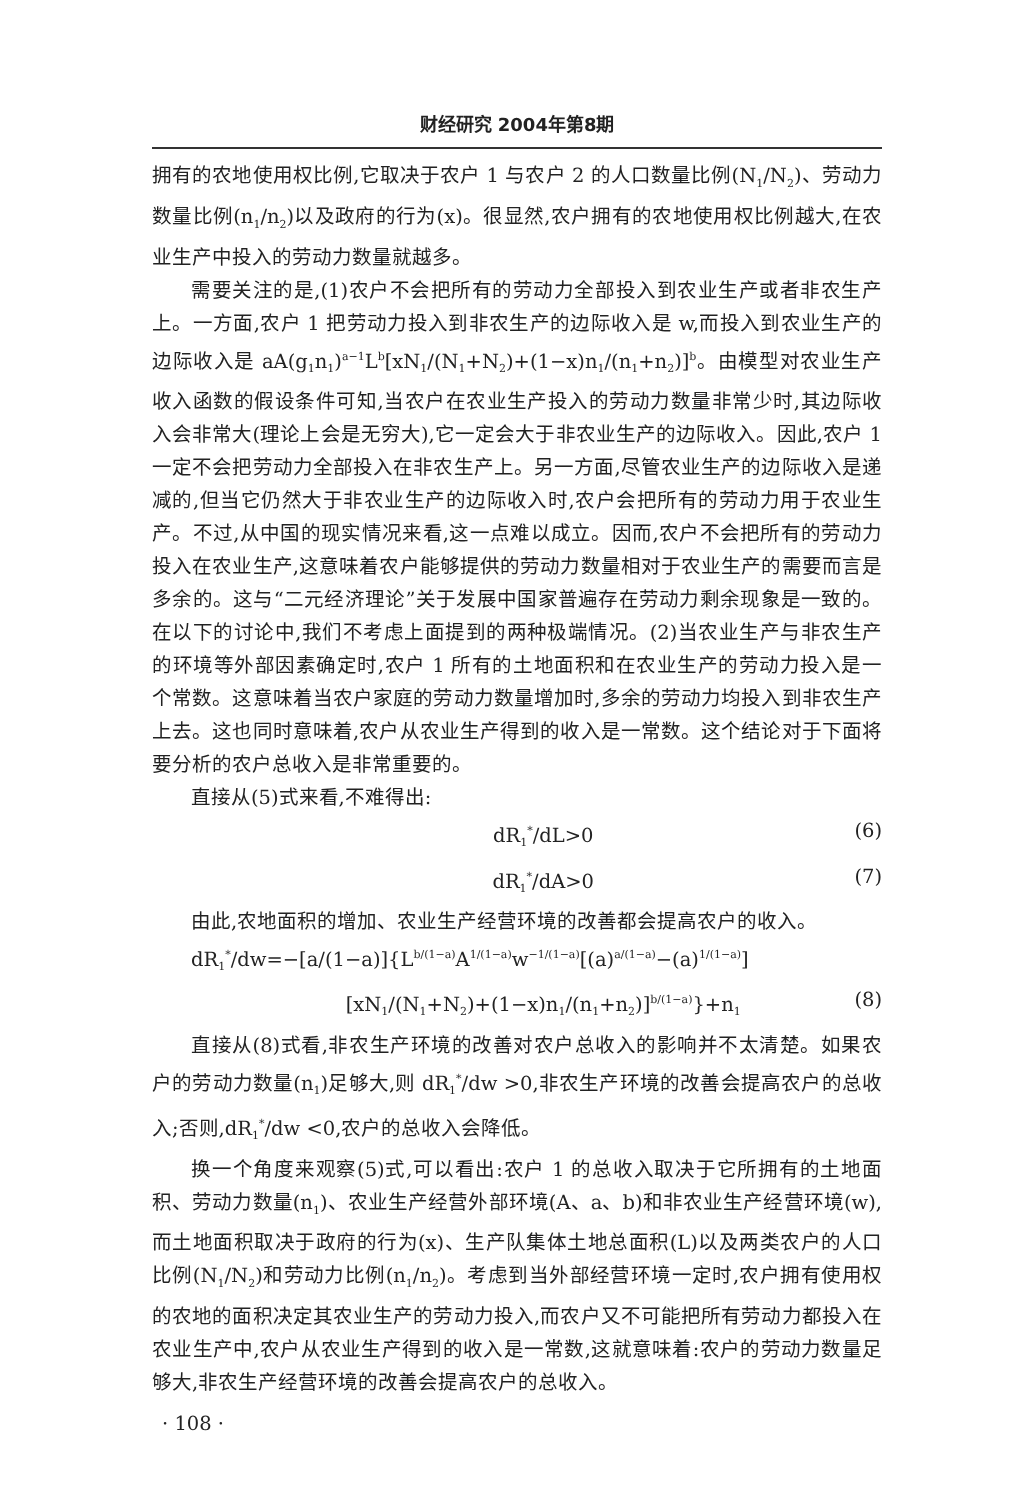财经研究 2004年第8期
拥有的农地使用权比例,它取决于农户 1 与农户 2 的人口数量比例(N<sub>1</sub>/N<sub>2</sub>)、劳动力数量比例(n<sub>1</sub>/n<sub>2</sub>)以及政府的行为(x)。很显然,农户拥有的农地使用权比例越大,在农业生产中投入的劳动力数量就越多。
需要关注的是,(1)农户不会把所有的劳动力全部投入到农业生产或者非农生产上。一方面,农户 1 把劳动力投入到非农生产的边际收入是 w,而投入到农业生产的边际收入是 aA(g<sub>1</sub>n<sub>1</sub>)<sup>a−1</sup>L<sup>b</sup>[xN<sub>1</sub>/(N<sub>1</sub>+N<sub>2</sub>)+(1−x)n<sub>1</sub>/(n<sub>1</sub>+n<sub>2</sub>)]<sup>b</sup>。由模型对农业生产收入函数的假设条件可知,当农户在农业生产投入的劳动力数量非常少时,其边际收入会非常大(理论上会是无穷大),它一定会大于非农业生产的边际收入。因此,农户 1 一定不会把劳动力全部投入在非农生产上。另一方面,尽管农业生产的边际收入是递减的,但当它仍然大于非农业生产的边际收入时,农户会把所有的劳动力用于农业生产。不过,从中国的现实情况来看,这一点难以成立。因而,农户不会把所有的劳动力投入在农业生产,这意味着农户能够提供的劳动力数量相对于农业生产的需要而言是多余的。这与“二元经济理论”关于发展中国家普遍存在劳动力剩余现象是一致的。在以下的讨论中,我们不考虑上面提到的两种极端情况。(2)当农业生产与非农生产的环境等外部因素确定时,农户 1 所有的土地面积和在农业生产的劳动力投入是一个常数。这意味着当农户家庭的劳动力数量增加时,多余的劳动力均投入到非农生产上去。这也同时意味着,农户从农业生产得到的收入是一常数。这个结论对于下面将要分析的农户总收入是非常重要的。
直接从(5)式来看,不难得出:
dR<sub>1</sub><sup>*</sup>/dL>0 (6)
dR<sub>1</sub><sup>*</sup>/dA>0 (7)
由此,农地面积的增加、农业生产经营环境的改善都会提高农户的收入。
dR<sub>1</sub><sup>*</sup>/dw=−[a/(1−a)]{L<sup>b/(1−a)</sup>A<sup>1/(1−a)</sup>w<sup>−1/(1−a)</sup>[(a)<sup>a/(1−a)</sup>−(a)<sup>1/(1−a)</sup>]
[xN<sub>1</sub>/(N<sub>1</sub>+N<sub>2</sub>)+(1−x)n<sub>1</sub>/(n<sub>1</sub>+n<sub>2</sub>)]<sup>b/(1−a)</sup>}+n<sub>1</sub> (8)
直接从(8)式看,非农生产环境的改善对农户总收入的影响并不太清楚。如果农户的劳动力数量(n<sub>1</sub>)足够大,则 dR<sub>1</sub><sup>*</sup>/dw >0,非农生产环境的改善会提高农户的总收入;否则,dR<sub>1</sub><sup>*</sup>/dw <0,农户的总收入会降低。
换一个角度来观察(5)式,可以看出:农户 1 的总收入取决于它所拥有的土地面积、劳动力数量(n<sub>1</sub>)、农业生产经营外部环境(A、a、b)和非农业生产经营环境(w),而土地面积取决于政府的行为(x)、生产队集体土地总面积(L)以及两类农户的人口比例(N<sub>1</sub>/N<sub>2</sub>)和劳动力比例(n<sub>1</sub>/n<sub>2</sub>)。考虑到当外部经营环境一定时,农户拥有使用权的农地的面积决定其农业生产的劳动力投入,而农户又不可能把所有劳动力都投入在农业生产中,农户从农业生产得到的收入是一常数,这就意味着:农户的劳动力数量足够大,非农生产经营环境的改善会提高农户的总收入。
· 108 ·